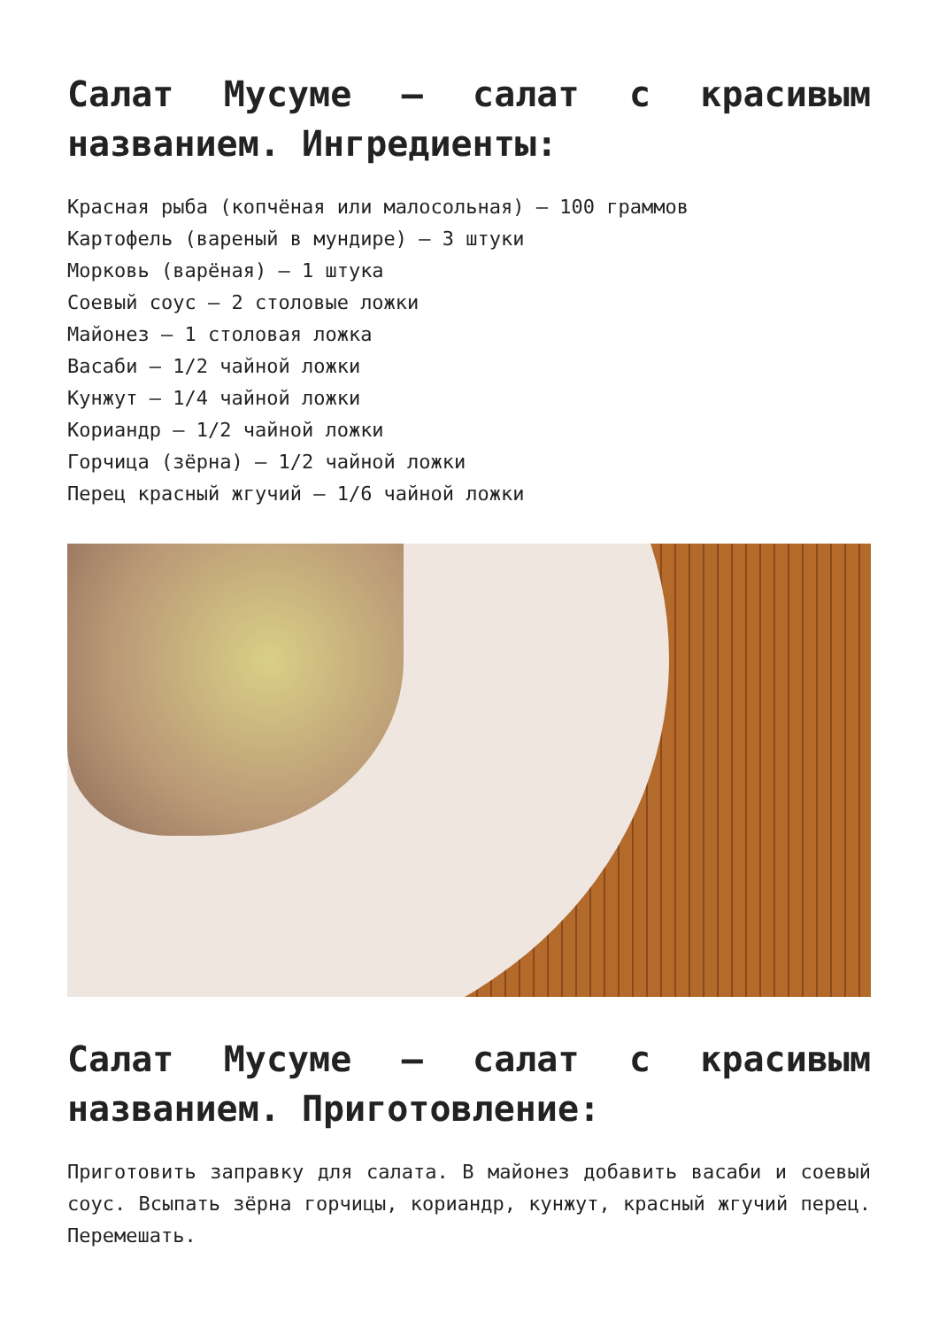Салат Мусуме – салат с красивым названием. Ингредиенты:
Красная рыба (копчёная или малосольная) – 100 граммов
Картофель (вареный в мундире) – 3 штуки
Морковь (варёная) – 1 штука
Соевый соус – 2 столовые ложки
Майонез – 1 столовая ложка
Васаби – 1/2 чайной ложки
Кунжут – 1/4 чайной ложки
Кориандр – 1/2 чайной ложки
Горчица (зёрна) – 1/2 чайной ложки
Перец красный жгучий – 1/6 чайной ложки
Салат Мусуме – салат с красивым названием. Приготовление:
Приготовить заправку для салата. В майонез добавить васаби и соевый соус. Всыпать зёрна горчицы, кориандр, кунжут, красный жгучий перец. Перемешать.